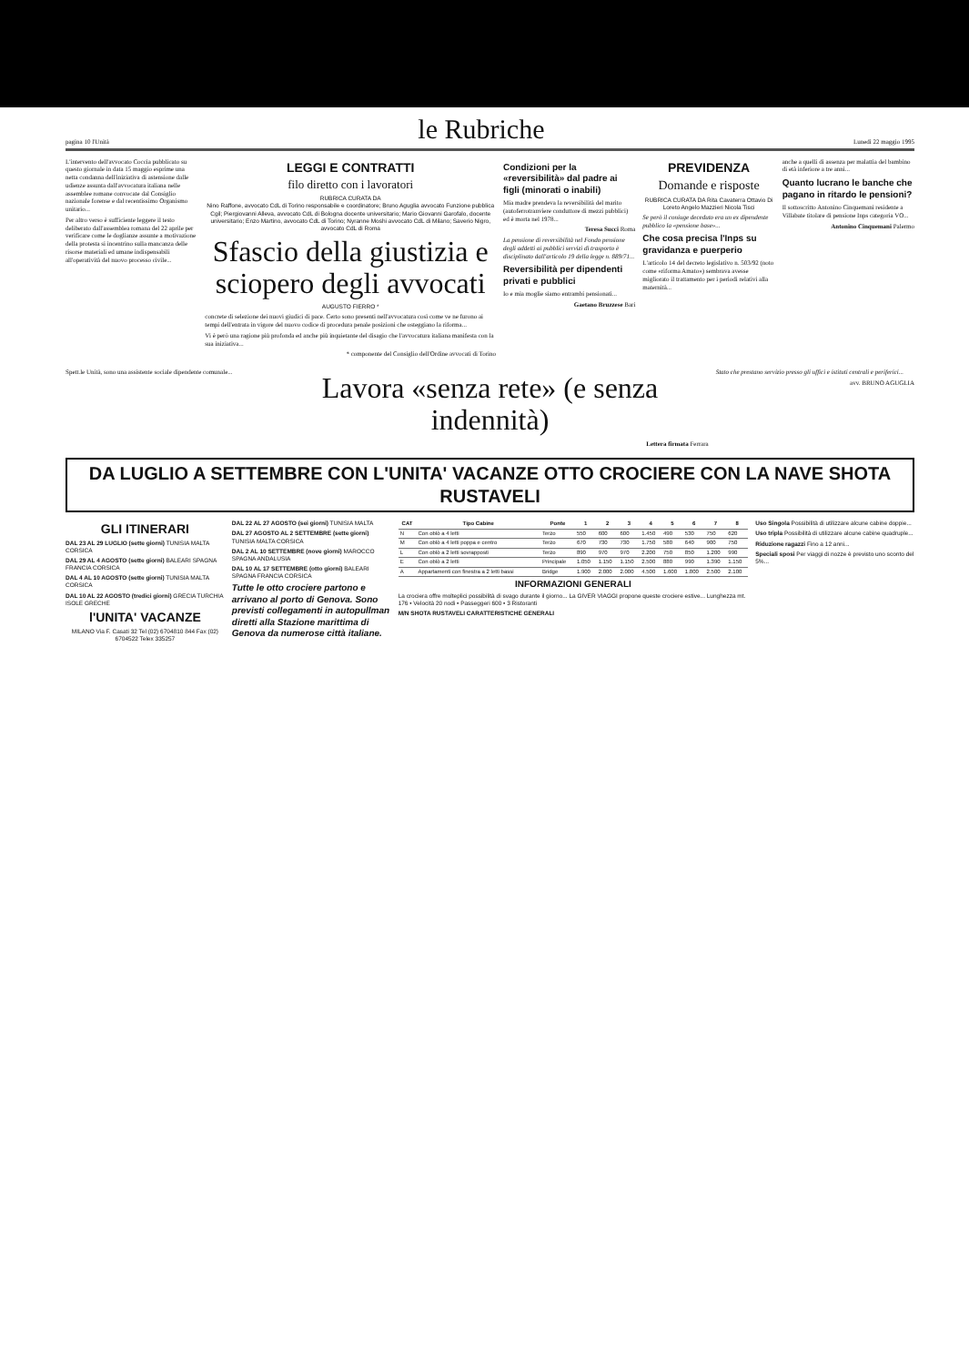pagina 10 l'Unità le Rubriche Lunedì 22 maggio 1995
L'intervento dell'avvocato Coccia pubblicato su questo giornale in data 15 maggio esprime una netta condanna dell'iniziativa di astensione dalle udienze assunta dall'avvocatura italiana nelle assemblee romane convocate dal Consiglio nazionale forense e dal recentissimo Organismo unitario...
Per altro verso è sufficiente leggere il testo deliberato dall'assemblea romana del 22 aprile per verificare come le doglianze assunte a motivazione della protesta si incentrino sulla mancanza delle risorse materiali ed umane indispensabili all'operatività del nuovo processo civile...
LEGGI E CONTRATTI
filo diretto con i lavoratori
RUBRICA CURATA DA
Nino Raffone, avvocato CdL di Torino responsabile e coordinatore; Bruno Aguglia avvocato Funzione pubblica Cgil; Piergiovanni Alleva, avvocato CdL di Bologna docente universitario; Mario Giovanni Garofalo, docente universitario; Enzo Martino, avvocato CdL di Torino; Nyranne Moshi avvocato CdL di Milano; Saverio Nigro, avvocato CdL di Roma
Sfascio della giustizia e sciopero degli avvocati
AUGUSTO FIERRO *
concrete di selezione dei nuovi giudici di pace. Certo sono presenti nell'avvocatura così come ve ne furono ai tempi dell'entrata in vigore del nuovo codice di procedura penale posizioni che osteggiano la riforma...
Vi è però una ragione più profonda ed anche più inquietante del disagio che l'avvocatura italiana manifesta con la sua iniziativa...
* componente del Consiglio dell'Ordine avvocati di Torino
Condizioni per la «reversibilità» dal padre ai figli (minorati o inabili)
Mia madre prendeva la reversibilità del marito (autoferrotranviere conduttore di mezzi pubblici) ed è morta nel 1978...
Teresa Succi Roma
La pensione di reversibilità nel Fondo pensione degli addetti ai pubblici servizi di trasporto è disciplinato dall'articolo 19 della legge n. 889/71...
Reversibilità per dipendenti privati e pubblici
Io e mia moglie siamo entrambi pensionati...
Gaetano Bruzzese Bari
PREVIDENZA
Domande e risposte
RUBRICA CURATA DA Rita Cavaterra Ottavio Di Loreto Angelo Mazzieri Nicola Tisci
Se però il coniuge deceduto era un ex dipendente pubblico la «pensione base»...
Che cosa precisa l'Inps su gravidanza e puerperio
L'articolo 14 del decreto legislativo n. 503/92 (noto come «riforma Amato») sembrava avesse migliorato il trattamento per i periodi relativi alla maternità...
anche a quelli di assenza per malattia del bambino di età inferiore a tre anni...
Quanto lucrano le banche che pagano in ritardo le pensioni?
Il sottoscritto Antonino Cinquemani residente a Villabate titolare di pensione Inps categoria VO...
Antonino Cinquemani Palermo
Spett.le Unità, sono una assistente sociale dipendente comunale...
Lavora «senza rete» (e senza indennità)
Lettera firmata Ferrara
Stato che prestano servizio presso gli uffici e istituti centrali e periferici...
avv. BRUNO AGUGLIA
DA LUGLIO A SETTEMBRE CON L'UNITA' VACANZE OTTO CROCIERE CON LA NAVE SHOTA RUSTAVELI
GLI ITINERARI
DAL 23 AL 29 LUGLIO (sette giorni) TUNISIA MALTA CORSICA
DAL 29 AL 4 AGOSTO (sette giorni) BALEARI SPAGNA FRANCIA CORSICA
DAL 4 AL 10 AGOSTO (sette giorni) TUNISIA MALTA CORSICA
DAL 10 AL 22 AGOSTO (tredici giorni) GRECIA TURCHIA ISOLE GRECHE
l'UNITA' VACANZE
MILANO Via F. Casati 32 Tel (02) 6704810 844 Fax (02) 6704522 Telex 335257
DAL 22 AL 27 AGOSTO (sei giorni) TUNISIA MALTA
DAL 27 AGOSTO AL 2 SETTEMBRE (sette giorni) TUNISIA MALTA CORSICA
DAL 2 AL 10 SETTEMBRE (nove giorni) MAROCCO SPAGNA ANDALUSIA
DAL 10 AL 17 SETTEMBRE (otto giorni) BALEARI SPAGNA FRANCIA CORSICA
Tutte le otto crociere partono e arrivano al porto di Genova. Sono previsti collegamenti in autopullman diretti alla Stazione marittima di Genova da numerose città italiane.
| CAT | Tipo Cabine | Ponte | 1 | 2 | 3 | 4 | 5 | 6 | 7 | 8 |
| --- | --- | --- | --- | --- | --- | --- | --- | --- | --- | --- |
| N | Con oblò a 4 letti | Terzo | 550 | 600 | 600 | 1.450 | 490 | 530 | 750 | 620 |
| M | Con oblò a 4 letti poppa e centro | Terzo | 670 | 730 | 730 | 1.750 | 580 | 640 | 900 | 750 |
| L | Con oblò a 2 letti sovrapposti | Terzo | 890 | 970 | 970 | 2.200 | 750 | 850 | 1.200 | 990 |
| E | Con oblò a 2 letti | Principale | 1.050 | 1.150 | 1.150 | 2.500 | 880 | 990 | 1.390 | 1.150 |
| A | Appartamenti con finestra a 2 letti bassi | Bridge | 1.900 | 2.000 | 2.000 | 4.500 | 1.600 | 1.800 | 2.500 | 2.100 |
INFORMAZIONI GENERALI
La crociera offre molteplici possibilità di svago durante il giorno... La GIVER VIAGGI propone queste crociere estive... Lunghezza mt. 176 • Velocità 20 nodi • Passeggeri 600 • 3 Ristoranti
M/N SHOTA RUSTAVELI CARATTERISTICHE GENERALI
Uso Singola Possibilità di utilizzare alcune cabine doppie...
Uso tripla Possibilità di utilizzare alcune cabine quadruple...
Riduzione ragazzi Fino a 12 anni...
Speciali sposi Per viaggi di nozze è previsto uno sconto del 5%...